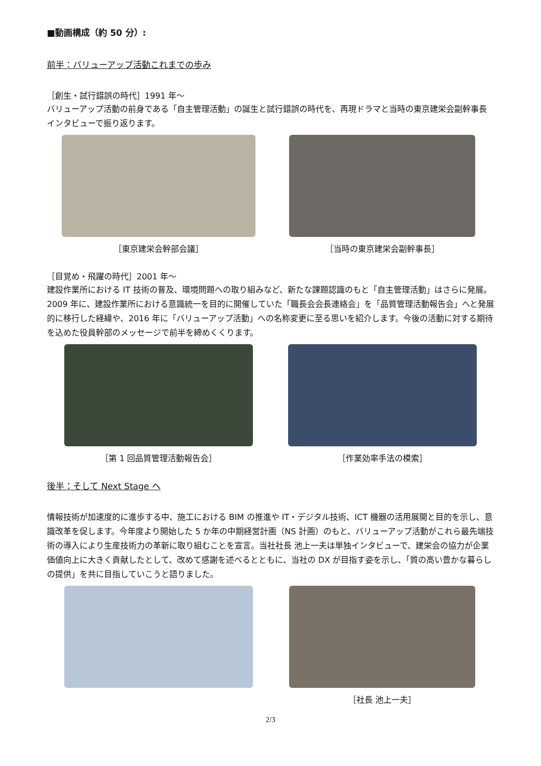■動画構成（約 50 分）:
前半：バリューアップ活動これまでの歩み
［創生・試行錯誤の時代］1991 年～
バリューアップ活動の前身である「自主管理活動」の誕生と試行錯誤の時代を、再現ドラマと当時の東京建栄会副幹事長インタビューで振り返ります。
［東京建栄会幹部会議］ ［当時の東京建栄会副幹事長］
［目覚め・飛躍の時代］2001 年～
建設作業所における IT 技術の普及、環境問題への取り組みなど、新たな課題認識のもと「自主管理活動」はさらに発展。2009 年に、建設作業所における意識統一を目的に開催していた「職長会会長連絡会」を「品質管理活動報告会」へと発展的に移行した経緯や、2016 年に「バリューアップ活動」への名称変更に至る思いを紹介します。今後の活動に対する期待を込めた役員幹部のメッセージで前半を締めくくります。
［第 1 回品質管理活動報告会］ ［作業効率手法の模索］
後半：そして Next Stage へ
情報技術が加速度的に進歩する中、施工における BIM の推進や IT・デジタル技術、ICT 機器の活用展開と目的を示し、意識改革を促します。今年度より開始した 5 か年の中期経営計画（NS 計画）のもと、バリューアップ活動がこれら最先端技術の導入により生産技術力の革新に取り組むことを宣言。当社社長 池上一夫は単独インタビューで、建栄会の協力が企業価値向上に大きく貢献したとして、改めて感謝を述べるとともに、当社の DX が目指す姿を示し、「質の高い豊かな暮らしの提供」を共に目指していこうと語りました。
［社長 池上一夫］
2/3